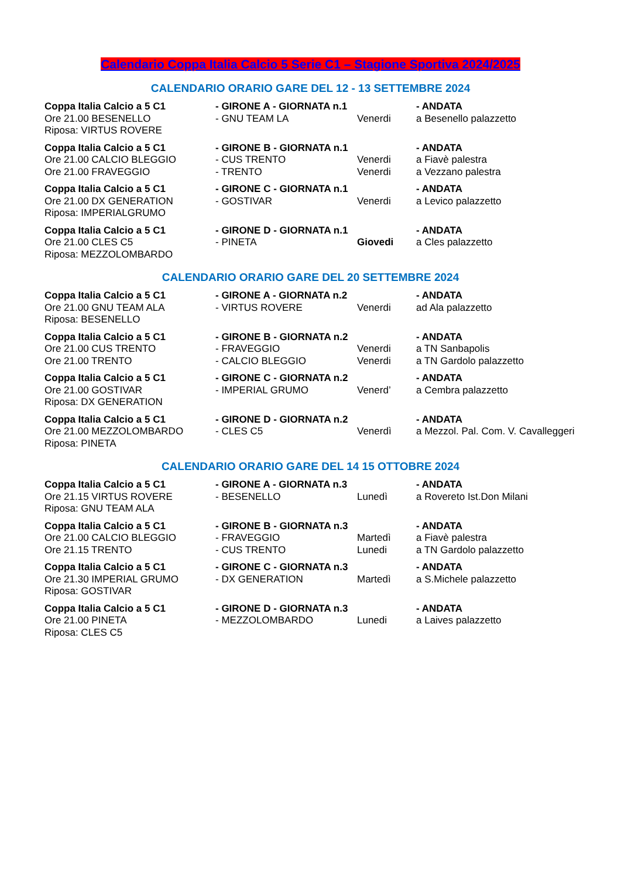Calendario Coppa Italia Calcio 5 Serie C1 – Stagione Sportiva 2024/2025
CALENDARIO ORARIO GARE DEL 12 - 13 SETTEMBRE 2024
| Coppa Italia Calcio a 5 C1 | - GIRONE A - GIORNATA n.1 | | - ANDATA |
| Ore 21.00 BESENELLO | - GNU TEAM LA | Venerdi | a Besenello palazzetto |
| Riposa: VIRTUS ROVERE | | | |
| Coppa Italia Calcio a 5 C1 | - GIRONE B - GIORNATA n.1 | | - ANDATA |
| Ore 21.00 CALCIO BLEGGIO | - CUS TRENTO | Venerdi | a Fiavè palestra |
| Ore 21.00 FRAVEGGIO | - TRENTO | Venerdi | a Vezzano palestra |
| Coppa Italia Calcio a 5 C1 | - GIRONE C - GIORNATA n.1 | | - ANDATA |
| Ore 21.00 DX GENERATION | - GOSTIVAR | Venerdi | a Levico palazzetto |
| Riposa: IMPERIALGRUMO | | | |
| Coppa Italia Calcio a 5 C1 | - GIRONE D - GIORNATA n.1 | | - ANDATA |
| Ore 21.00 CLES C5 | - PINETA | Giovedi | a Cles palazzetto |
| Riposa: MEZZOLOMBARDO | | | |
CALENDARIO ORARIO GARE DEL 20 SETTEMBRE 2024
| Coppa Italia Calcio a 5 C1 | - GIRONE A - GIORNATA n.2 | | - ANDATA |
| Ore 21.00 GNU TEAM ALA | - VIRTUS ROVERE | Venerdi | ad Ala palazzetto |
| Riposa: BESENELLO | | | |
| Coppa Italia Calcio a 5 C1 | - GIRONE B - GIORNATA n.2 | | - ANDATA |
| Ore 21.00 CUS TRENTO | - FRAVEGGIO | Venerdi | a TN Sanbapolis |
| Ore 21.00 TRENTO | - CALCIO BLEGGIO | Venerdi | a TN Gardolo palazzetto |
| Coppa Italia Calcio a 5 C1 | - GIRONE C - GIORNATA n.2 | | - ANDATA |
| Ore 21.00 GOSTIVAR | - IMPERIAL GRUMO | Venerd’ | a Cembra palazzetto |
| Riposa: DX GENERATION | | | |
| Coppa Italia Calcio a 5 C1 | - GIRONE D - GIORNATA n.2 | | - ANDATA |
| Ore 21.00 MEZZOLOMBARDO | - CLES C5 | Venerdì | a Mezzol. Pal. Com. V. Cavalleggeri |
| Riposa: PINETA | | | |
CALENDARIO ORARIO GARE DEL 14 15 OTTOBRE 2024
| Coppa Italia Calcio a 5 C1 | - GIRONE A - GIORNATA n.3 | | - ANDATA |
| Ore 21.15 VIRTUS ROVERE | - BESENELLO | Lunedì | a Rovereto Ist.Don Milani |
| Riposa: GNU TEAM ALA | | | |
| Coppa Italia Calcio a 5 C1 | - GIRONE B - GIORNATA n.3 | | - ANDATA |
| Ore 21.00 CALCIO BLEGGIO | - FRAVEGGIO | Martedì | a Fiavè palestra |
| Ore 21.15 TRENTO | - CUS TRENTO | Lunedi | a TN Gardolo palazzetto |
| Coppa Italia Calcio a 5 C1 | - GIRONE C - GIORNATA n.3 | | - ANDATA |
| Ore 21.30 IMPERIAL GRUMO | - DX GENERATION | Martedì | a S.Michele palazzetto |
| Riposa: GOSTIVAR | | | |
| Coppa Italia Calcio a 5 C1 | - GIRONE D - GIORNATA n.3 | | - ANDATA |
| Ore 21.00 PINETA | - MEZZOLOMBARDO | Lunedi | a Laives palazzetto |
| Riposa: CLES C5 | | | |